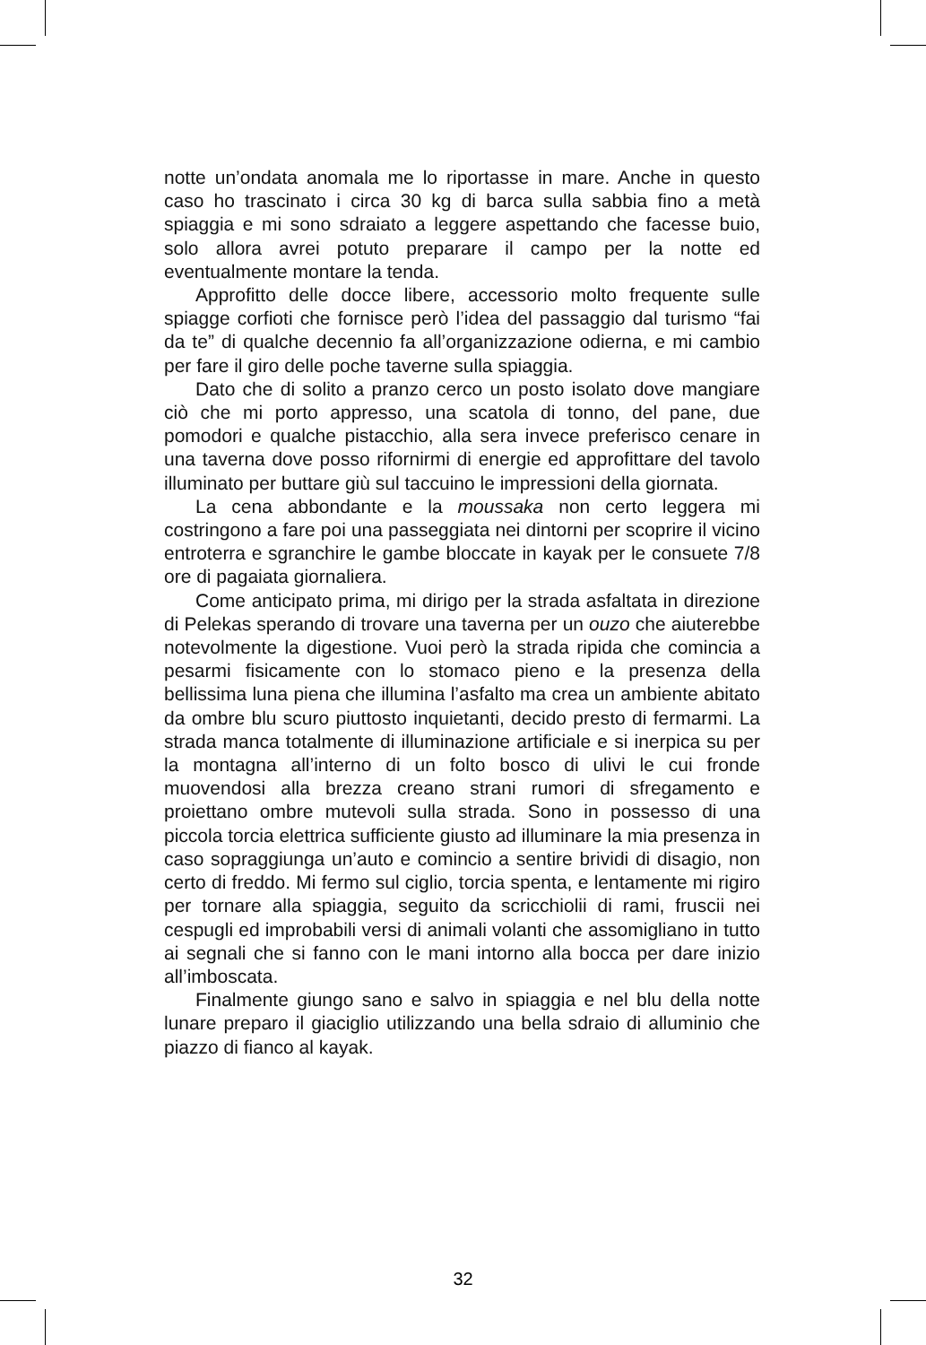notte un’ondata anomala me lo riportasse in mare. Anche in questo caso ho trascinato i circa 30 kg di barca sulla sabbia fino a metà spiaggia e mi sono sdraiato a leggere aspettando che facesse buio, solo allora avrei potuto preparare il campo per la notte ed eventualmente montare la tenda.
Approfitto delle docce libere, accessorio molto frequente sulle spiagge corfioti che fornisce però l’idea del passaggio dal turismo “fai da te” di qualche decennio fa all’organizzazione odierna, e mi cambio per fare il giro delle poche taverne sulla spiaggia.
Dato che di solito a pranzo cerco un posto isolato dove mangiare ciò che mi porto appresso, una scatola di tonno, del pane, due pomodori e qualche pistacchio, alla sera invece preferisco cenare in una taverna dove posso rifornirmi di energie ed approfittare del tavolo illuminato per buttare giù sul taccuino le impressioni della giornata.
La cena abbondante e la moussaka non certo leggera mi costringono a fare poi una passeggiata nei dintorni per scoprire il vicino entroterra e sgranchire le gambe bloccate in kayak per le consuete 7/8 ore di pagaiata giornaliera.
Come anticipato prima, mi dirigo per la strada asfaltata in direzione di Pelekas sperando di trovare una taverna per un ouzo che aiuterebbe notevolmente la digestione. Vuoi però la strada ripida che comincia a pesarmi fisicamente con lo stomaco pieno e la presenza della bellissima luna piena che illumina l’asfalto ma crea un ambiente abitato da ombre blu scuro piuttosto inquietanti, decido presto di fermarmi. La strada manca totalmente di illuminazione artificiale e si inerpica su per la montagna all’interno di un folto bosco di ulivi le cui fronde muovendosi alla brezza creano strani rumori di sfregamento e proiettano ombre mutevoli sulla strada. Sono in possesso di una piccola torcia elettrica sufficiente giusto ad illuminare la mia presenza in caso sopraggiunga un’auto e comincio a sentire brividi di disagio, non certo di freddo. Mi fermo sul ciglio, torcia spenta, e lentamente mi rigiro per tornare alla spiaggia, seguito da scricchiolii di rami, fruscii nei cespugli ed improbabili versi di animali volanti che assomigliano in tutto ai segnali che si fanno con le mani intorno alla bocca per dare inizio all’imboscata.
Finalmente giungo sano e salvo in spiaggia e nel blu della notte lunare preparo il giaciglio utilizzando una bella sdraio di alluminio che piazzo di fianco al kayak.
32